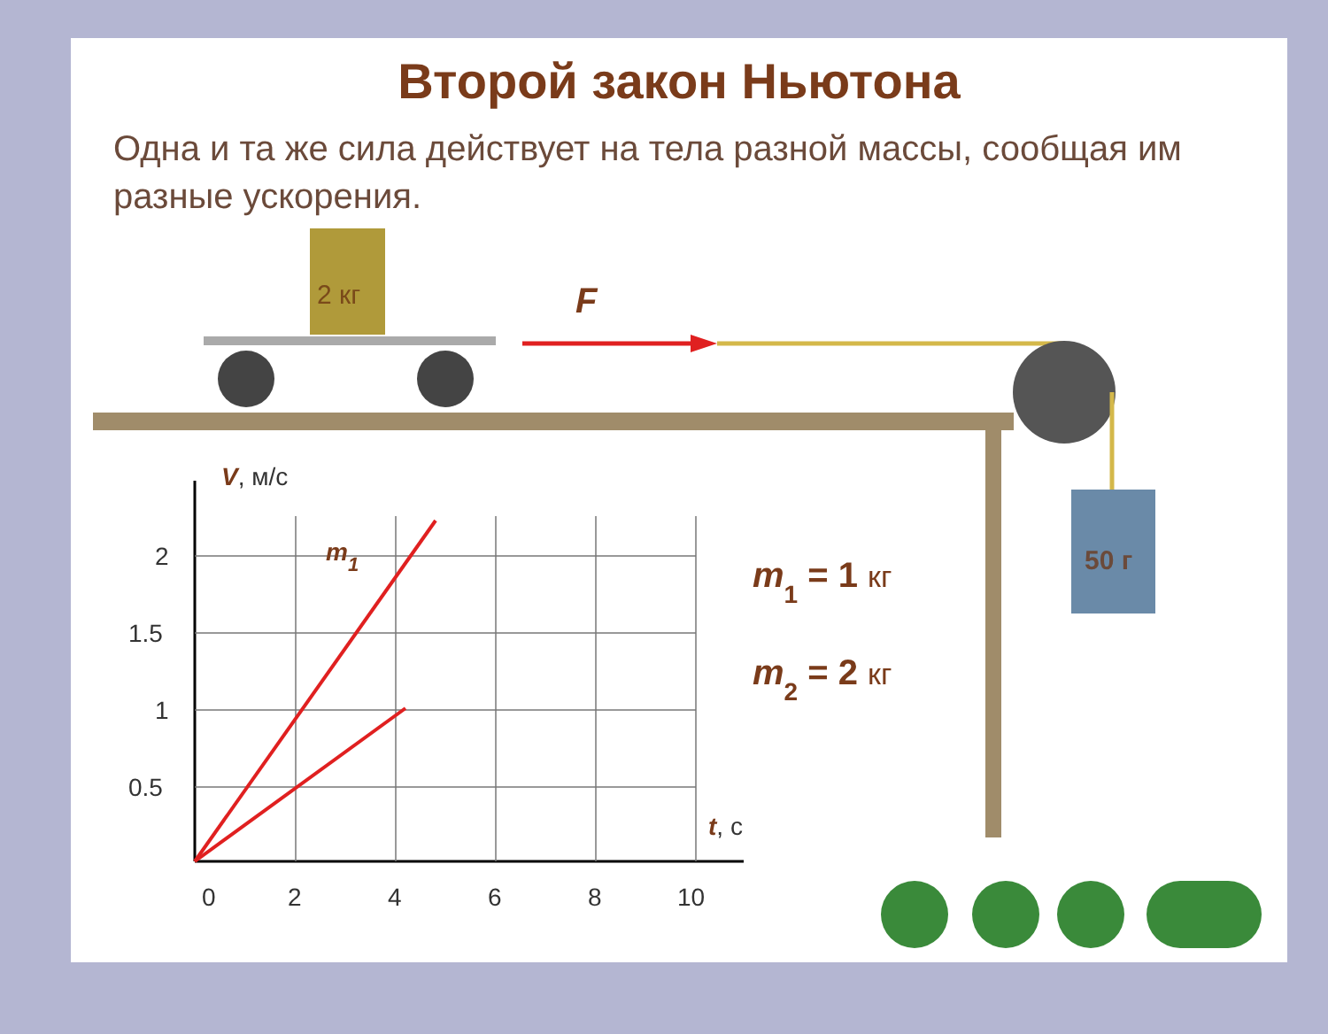Второй закон Ньютона
Одна и та же сила действует на тела разной массы, сообщая им разные ускорения.
2 кг
F
50 г
2
1.5
1
0.5
0
2
4
6
8
10
V, м/с
t, с
m1
m1 = 1 кг
m2 = 2 кг